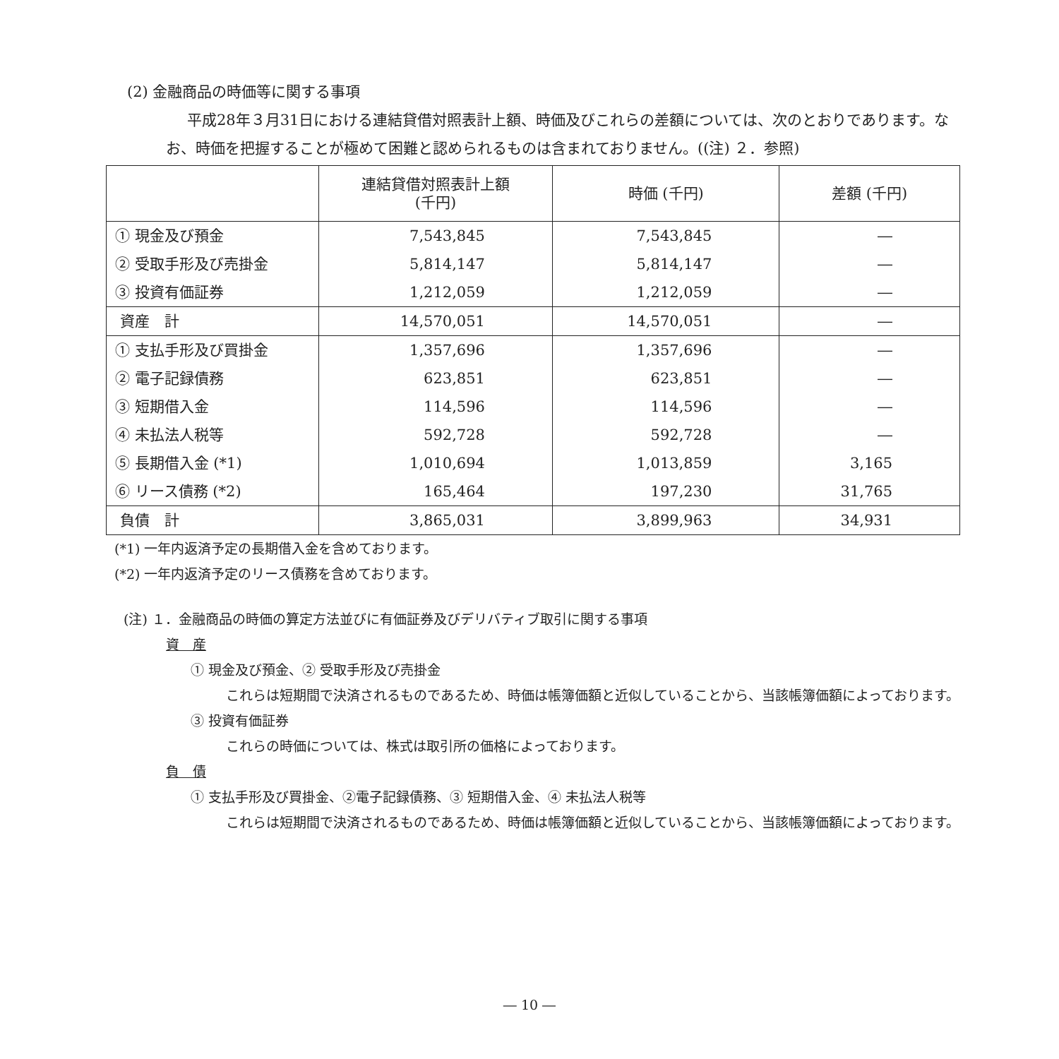(2) 金融商品の時価等に関する事項
平成28年３月31日における連結貸借対照表計上額、時価及びこれらの差額については、次のとおりであります。なお、時価を把握することが極めて困難と認められるものは含まれておりません。((注) ２．参照)
| | 連結貸借対照表計上額 (千円) | 時価 (千円) | 差額 (千円) |
| --- | --- | --- | --- |
| ① 現金及び預金 | 7,543,845 | 7,543,845 | ― |
| ② 受取手形及び売掛金 | 5,814,147 | 5,814,147 | ― |
| ③ 投資有価証券 | 1,212,059 | 1,212,059 | ― |
| 資産 計 | 14,570,051 | 14,570,051 | ― |
| ① 支払手形及び買掛金 | 1,357,696 | 1,357,696 | ― |
| ② 電子記録債務 | 623,851 | 623,851 | ― |
| ③ 短期借入金 | 114,596 | 114,596 | ― |
| ④ 未払法人税等 | 592,728 | 592,728 | ― |
| ⑤ 長期借入金 (*1) | 1,010,694 | 1,013,859 | 3,165 |
| ⑥ リース債務 (*2) | 165,464 | 197,230 | 31,765 |
| 負債 計 | 3,865,031 | 3,899,963 | 34,931 |
(*1) 一年内返済予定の長期借入金を含めております。
(*2) 一年内返済予定のリース債務を含めております。
(注) １．金融商品の時価の算定方法並びに有価証券及びデリバティブ取引に関する事項
資　産
① 現金及び預金、② 受取手形及び売掛金
これらは短期間で決済されるものであるため、時価は帳簿価額と近似していることから、当該帳簿価額によっております。
③ 投資有価証券
これらの時価については、株式は取引所の価格によっております。
負　債
① 支払手形及び買掛金、②電子記録債務、③ 短期借入金、④ 未払法人税等
これらは短期間で決済されるものであるため、時価は帳簿価額と近似していることから、当該帳簿価額によっております。
― 10 ―